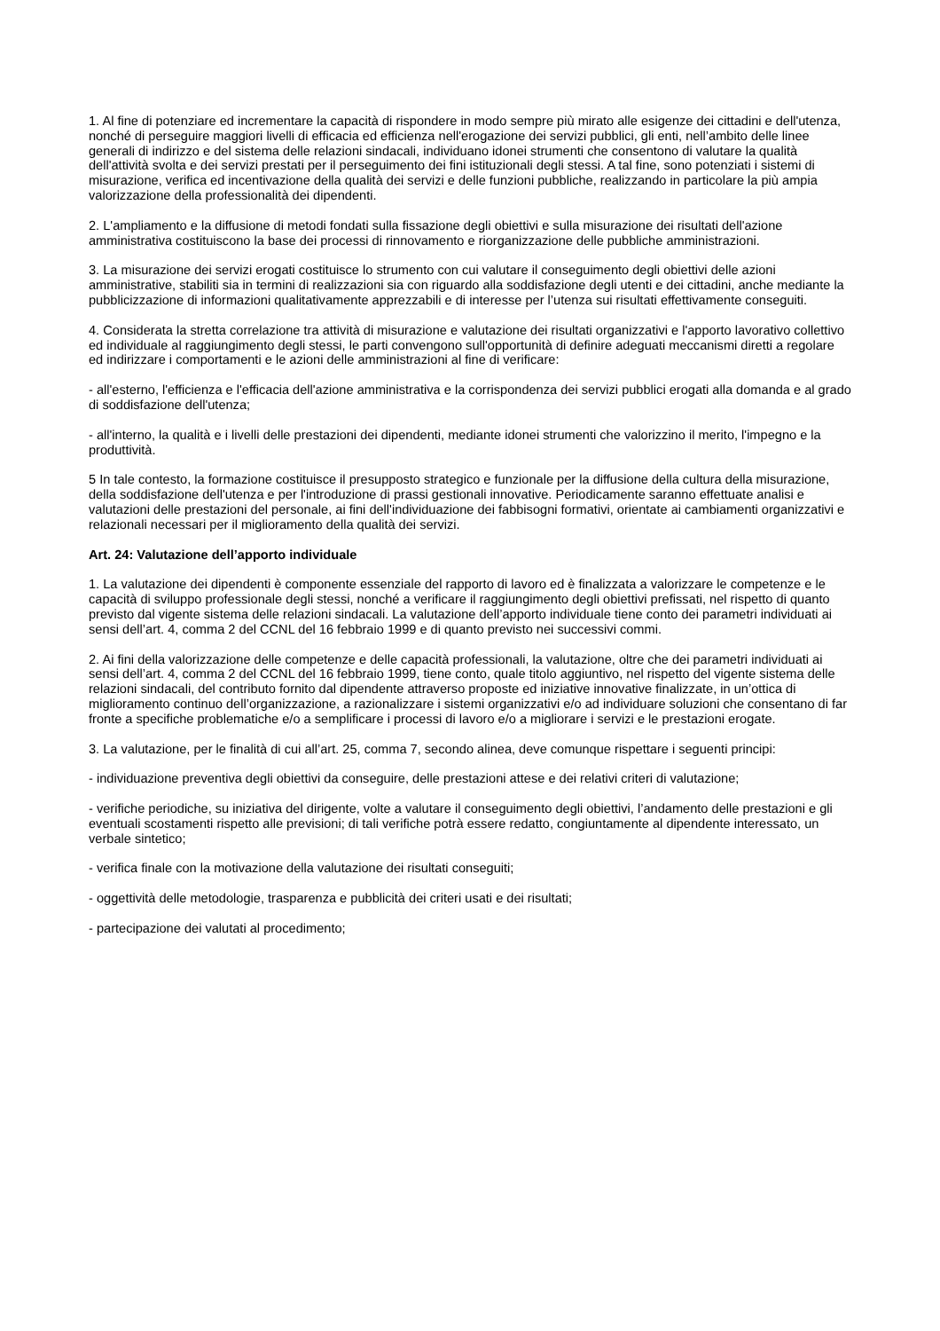1. Al fine di potenziare ed incrementare la capacità di rispondere in modo sempre più mirato alle esigenze dei cittadini e dell'utenza, nonché di perseguire maggiori livelli di efficacia ed efficienza nell'erogazione dei servizi pubblici, gli enti, nell’ambito delle linee generali di indirizzo e del sistema delle relazioni sindacali, individuano idonei strumenti che consentono di valutare la qualità dell'attività svolta e dei servizi prestati per il perseguimento dei fini istituzionali degli stessi. A tal fine, sono potenziati i sistemi di misurazione, verifica ed incentivazione della qualità dei servizi e delle funzioni pubbliche, realizzando in particolare la più ampia valorizzazione della professionalità dei dipendenti.
2. L'ampliamento e la diffusione di metodi fondati sulla fissazione degli obiettivi e sulla misurazione dei risultati dell'azione amministrativa costituiscono la base dei processi di rinnovamento e riorganizzazione delle pubbliche amministrazioni.
3. La misurazione dei servizi erogati costituisce lo strumento con cui valutare il conseguimento degli obiettivi delle azioni amministrative, stabiliti sia in termini di realizzazioni sia con riguardo alla soddisfazione degli utenti e dei cittadini, anche mediante la pubblicizzazione di informazioni qualitativamente apprezzabili e di interesse per l’utenza sui risultati effettivamente conseguiti.
4. Considerata la stretta correlazione tra attività di misurazione e valutazione dei risultati organizzativi e l'apporto lavorativo collettivo ed individuale al raggiungimento degli stessi, le parti convengono sull'opportunità di definire adeguati meccanismi diretti a regolare ed indirizzare i comportamenti e le azioni delle amministrazioni al fine di verificare:
- all'esterno, l'efficienza e l'efficacia dell'azione amministrativa e la corrispondenza dei servizi pubblici erogati alla domanda e al grado di soddisfazione dell'utenza;
- all'interno, la qualità e i livelli delle prestazioni dei dipendenti, mediante idonei strumenti che valorizzino il merito, l'impegno e la produttività.
5 In tale contesto, la formazione costituisce il presupposto strategico e funzionale per la diffusione della cultura della misurazione, della soddisfazione dell'utenza e per l'introduzione di prassi gestionali innovative. Periodicamente saranno effettuate analisi e valutazioni delle prestazioni del personale, ai fini dell'individuazione dei fabbisogni formativi, orientate ai cambiamenti organizzativi e relazionali necessari per il miglioramento della qualità dei servizi.
Art. 24: Valutazione dell’apporto individuale
1. La valutazione dei dipendenti è componente essenziale del rapporto di lavoro ed è finalizzata a valorizzare le competenze e le capacità di sviluppo professionale degli stessi, nonché a verificare il raggiungimento degli obiettivi prefissati, nel rispetto di quanto previsto dal vigente sistema delle relazioni sindacali. La valutazione dell’apporto individuale tiene conto dei parametri individuati ai sensi dell’art. 4, comma 2 del CCNL del 16 febbraio 1999 e di quanto previsto nei successivi commi.
2. Ai fini della valorizzazione delle competenze e delle capacità professionali, la valutazione, oltre che dei parametri individuati ai sensi dell’art. 4, comma 2 del CCNL del 16 febbraio 1999, tiene conto, quale titolo aggiuntivo, nel rispetto del vigente sistema delle relazioni sindacali, del contributo fornito dal dipendente attraverso proposte ed iniziative innovative finalizzate, in un’ottica di miglioramento continuo dell’organizzazione, a razionalizzare i sistemi organizzativi e/o ad individuare soluzioni che consentano di far fronte a specifiche problematiche e/o a semplificare i processi di lavoro e/o a migliorare i servizi e le prestazioni erogate.
3. La valutazione, per le finalità di cui all’art. 25, comma 7, secondo alinea, deve comunque rispettare i seguenti principi:
- individuazione preventiva degli obiettivi da conseguire, delle prestazioni attese e dei relativi criteri di valutazione;
- verifiche periodiche, su iniziativa del dirigente, volte a valutare il conseguimento degli obiettivi, l’andamento delle prestazioni e gli eventuali scostamenti rispetto alle previsioni; di tali verifiche potrà essere redatto, congiuntamente al dipendente interessato, un verbale sintetico;
- verifica finale con la motivazione della valutazione dei risultati conseguiti;
- oggettività delle metodologie, trasparenza e pubblicità dei criteri usati e dei risultati;
- partecipazione dei valutati al procedimento;